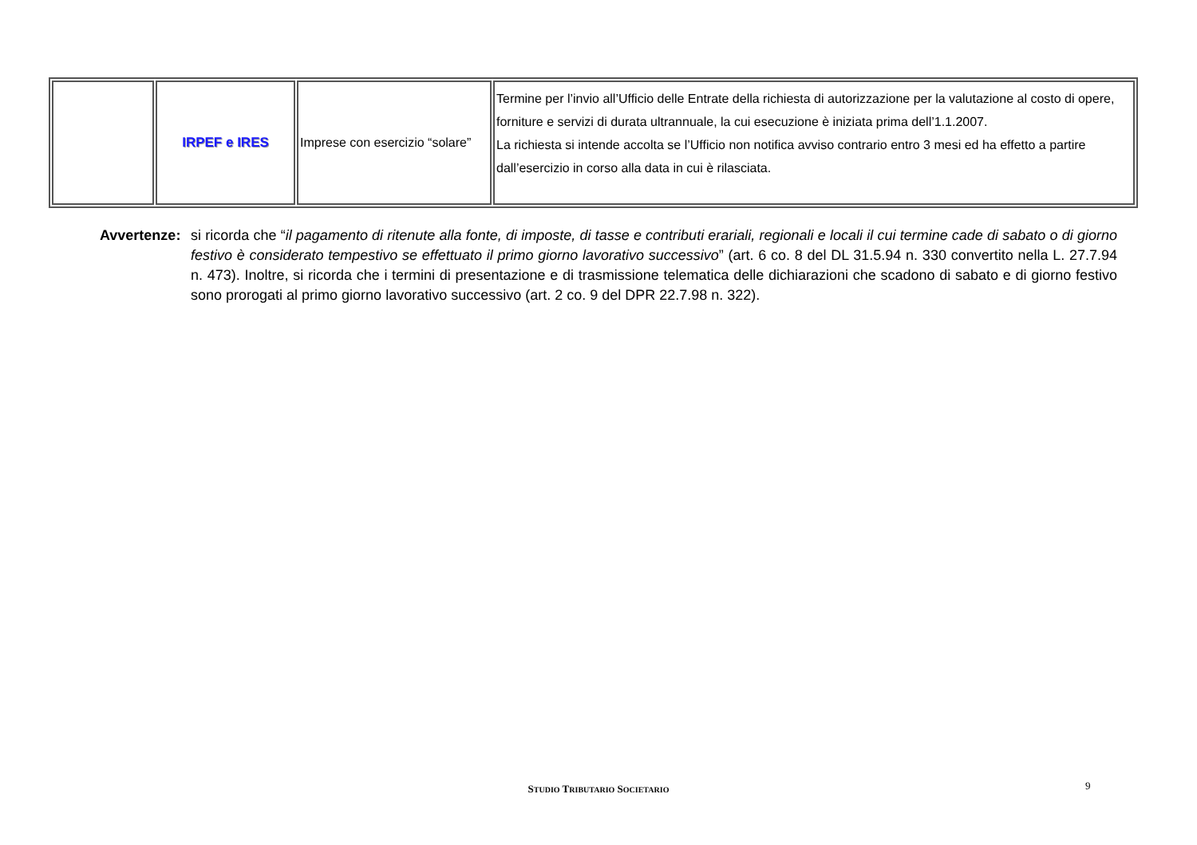| | IRPEF e IRES | Imprese con esercizio “solare” | Termine per l’invio all’Ufficio delle Entrate della richiesta di autorizzazione per la valutazione al costo di opere, forniture e servizi di durata ultrannuale, la cui esecuzione è iniziata prima dell’1.1.2007. La richiesta si intende accolta se l’Ufficio non notifica avviso contrario entro 3 mesi ed ha effetto a partire dall’esercizio in corso alla data in cui è rilasciata. |
Avvertenze:
si ricorda che “il pagamento di ritenute alla fonte, di imposte, di tasse e contributi erariali, regionali e locali il cui termine cade di sabato o di giorno festivo è considerato tempestivo se effettuato il primo giorno lavorativo successivo” (art. 6 co. 8 del DL 31.5.94 n. 330 convertito nella L. 27.7.94 n. 473). Inoltre, si ricorda che i termini di presentazione e di trasmissione telematica delle dichiarazioni che scadono di sabato e di giorno festivo sono prorogati al primo giorno lavorativo successivo (art. 2 co. 9 del DPR 22.7.98 n. 322).
STUDIO TRIBUTARIO SOCIETARIO 9